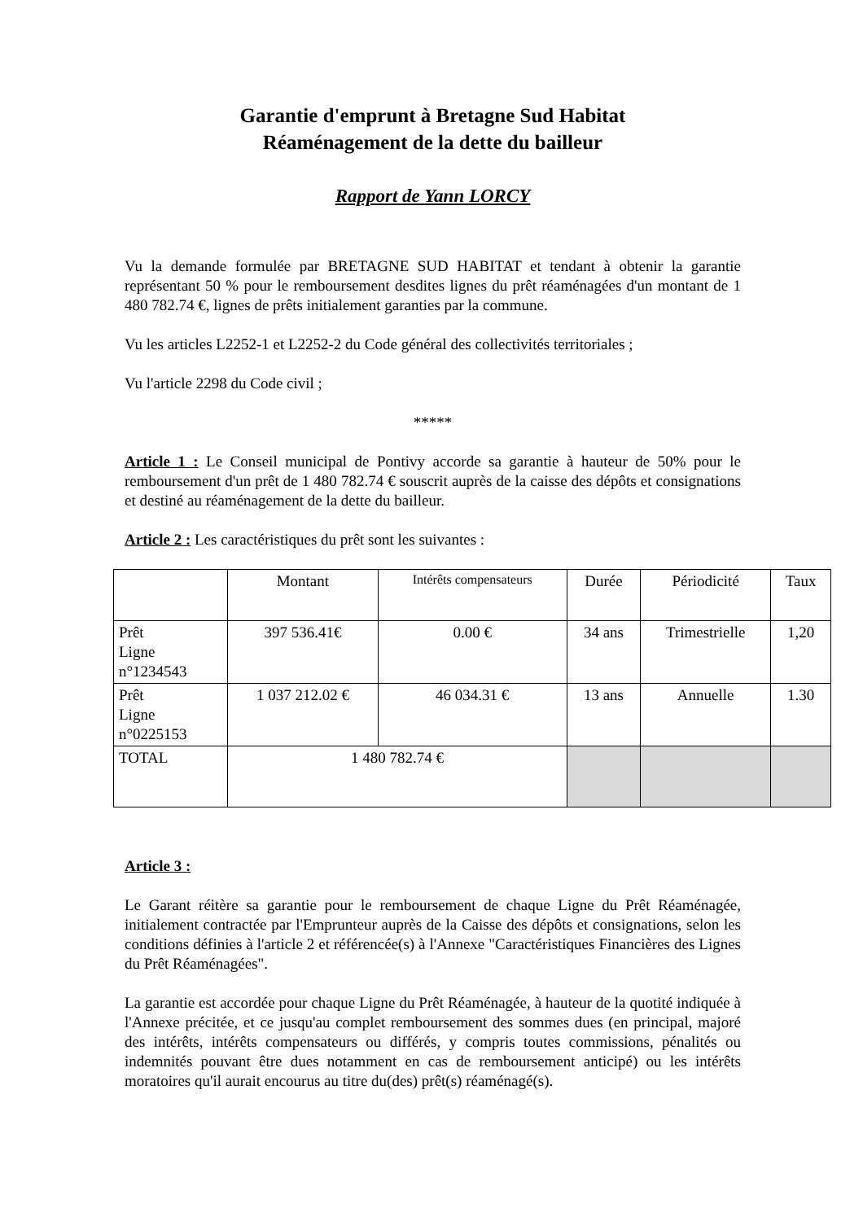Garantie d'emprunt à Bretagne Sud Habitat
Réaménagement de la dette du bailleur
Rapport de Yann LORCY
Vu la demande formulée par BRETAGNE SUD HABITAT et tendant à obtenir la garantie représentant 50 % pour le remboursement desdites lignes du prêt réaménagées d'un montant de 1 480 782.74 €, lignes de prêts initialement garanties par la commune.
Vu les articles L2252-1 et L2252-2 du Code général des collectivités territoriales ;
Vu l'article 2298 du Code civil ;
*****
Article 1 : Le Conseil municipal de Pontivy accorde sa garantie à hauteur de 50% pour le remboursement d'un prêt de 1 480 782.74 € souscrit auprès de la caisse des dépôts et consignations et destiné au réaménagement de la dette du bailleur.
Article 2 : Les caractéristiques du prêt sont les suivantes :
| | Montant | Intérêts compensateurs | Durée | Périodicité | Taux |
| --- | --- | --- | --- | --- | --- |
| Prêt Ligne n°1234543 | 397 536.41€ | 0.00 € | 34 ans | Trimestrielle | 1,20 |
| Prêt Ligne n°0225153 | 1 037 212.02 € | 46 034.31 € | 13 ans | Annuelle | 1.30 |
| TOTAL | 1 480 782.74 € | | | | |
Article 3 :
Le Garant réitère sa garantie pour le remboursement de chaque Ligne du Prêt Réaménagée, initialement contractée par l'Emprunteur auprès de la Caisse des dépôts et consignations, selon les conditions définies à l'article 2 et référencée(s) à l'Annexe "Caractéristiques Financières des Lignes du Prêt Réaménagées".
La garantie est accordée pour chaque Ligne du Prêt Réaménagée, à hauteur de la quotité indiquée à l'Annexe précitée, et ce jusqu'au complet remboursement des sommes dues (en principal, majoré des intérêts, intérêts compensateurs ou différés, y compris toutes commissions, pénalités ou indemnités pouvant être dues notamment en cas de remboursement anticipé) ou les intérêts moratoires qu'il aurait encourus au titre du(des) prêt(s) réaménagé(s).